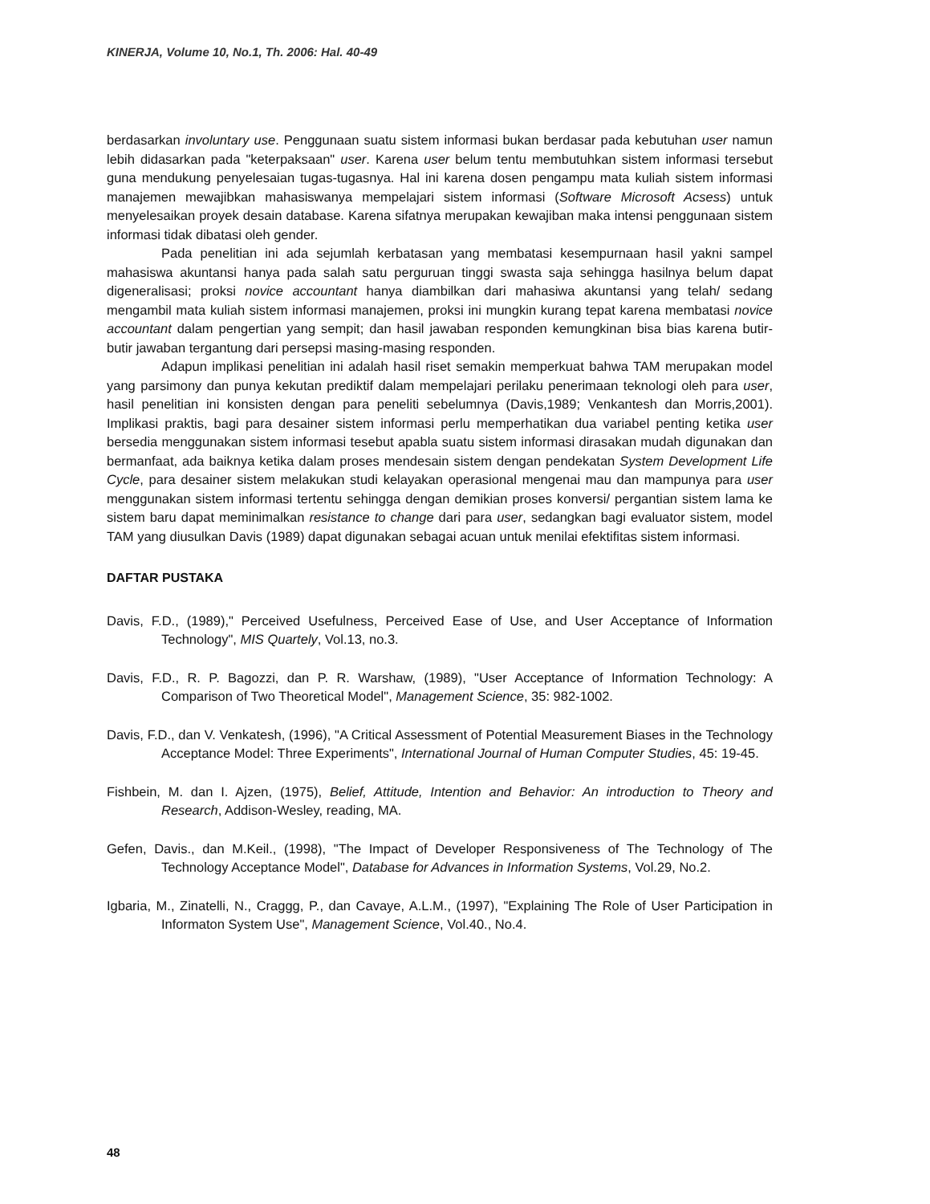KINERJA, Volume 10, No.1, Th. 2006: Hal. 40-49
berdasarkan involuntary use. Penggunaan suatu sistem informasi bukan berdasar pada kebutuhan user namun lebih didasarkan pada "keterpaksaan" user. Karena user belum tentu membutuhkan sistem informasi tersebut guna mendukung penyelesaian tugas-tugasnya. Hal ini karena dosen pengampu mata kuliah sistem informasi manajemen mewajibkan mahasiswanya mempelajari sistem informasi (Software Microsoft Acsess) untuk menyelesaikan proyek desain database. Karena sifatnya merupakan kewajiban maka intensi penggunaan sistem informasi tidak dibatasi oleh gender.
Pada penelitian ini ada sejumlah kerbatasan yang membatasi kesempurnaan hasil yakni sampel mahasiswa akuntansi hanya pada salah satu perguruan tinggi swasta saja sehingga hasilnya belum dapat digeneralisasi; proksi novice accountant hanya diambilkan dari mahasiwa akuntansi yang telah/ sedang mengambil mata kuliah sistem informasi manajemen, proksi ini mungkin kurang tepat karena membatasi novice accountant dalam pengertian yang sempit; dan hasil jawaban responden kemungkinan bisa bias karena butir-butir jawaban tergantung dari persepsi masing-masing responden.
Adapun implikasi penelitian ini adalah hasil riset semakin memperkuat bahwa TAM merupakan model yang parsimony dan punya kekutan prediktif dalam mempelajari perilaku penerimaan teknologi oleh para user, hasil penelitian ini konsisten dengan para peneliti sebelumnya (Davis,1989; Venkantesh dan Morris,2001). Implikasi praktis, bagi para desainer sistem informasi perlu memperhatikan dua variabel penting ketika user bersedia menggunakan sistem informasi tesebut apabla suatu sistem informasi dirasakan mudah digunakan dan bermanfaat, ada baiknya ketika dalam proses mendesain sistem dengan pendekatan System Development Life Cycle, para desainer sistem melakukan studi kelayakan operasional mengenai mau dan mampunya para user menggunakan sistem informasi tertentu sehingga dengan demikian proses konversi/ pergantian sistem lama ke sistem baru dapat meminimalkan resistance to change dari para user, sedangkan bagi evaluator sistem, model TAM yang diusulkan Davis (1989) dapat digunakan sebagai acuan untuk menilai efektifitas sistem informasi.
DAFTAR PUSTAKA
Davis, F.D., (1989)," Perceived Usefulness, Perceived Ease of Use, and User Acceptance of Information Technology", MIS Quartely, Vol.13, no.3.
Davis, F.D., R. P. Bagozzi, dan P. R. Warshaw, (1989), "User Acceptance of Information Technology: A Comparison of Two Theoretical Model", Management Science, 35: 982-1002.
Davis, F.D., dan V. Venkatesh, (1996), "A Critical Assessment of Potential Measurement Biases in the Technology Acceptance Model: Three Experiments", International Journal of Human Computer Studies, 45: 19-45.
Fishbein, M. dan I. Ajzen, (1975), Belief, Attitude, Intention and Behavior: An introduction to Theory and Research, Addison-Wesley, reading, MA.
Gefen, Davis., dan M.Keil., (1998), "The Impact of Developer Responsiveness of The Technology of The Technology Acceptance Model", Database for Advances in Information Systems, Vol.29, No.2.
Igbaria, M., Zinatelli, N., Craggg, P., dan Cavaye, A.L.M., (1997), "Explaining The Role of User Participation in Informaton System Use", Management Science, Vol.40., No.4.
48